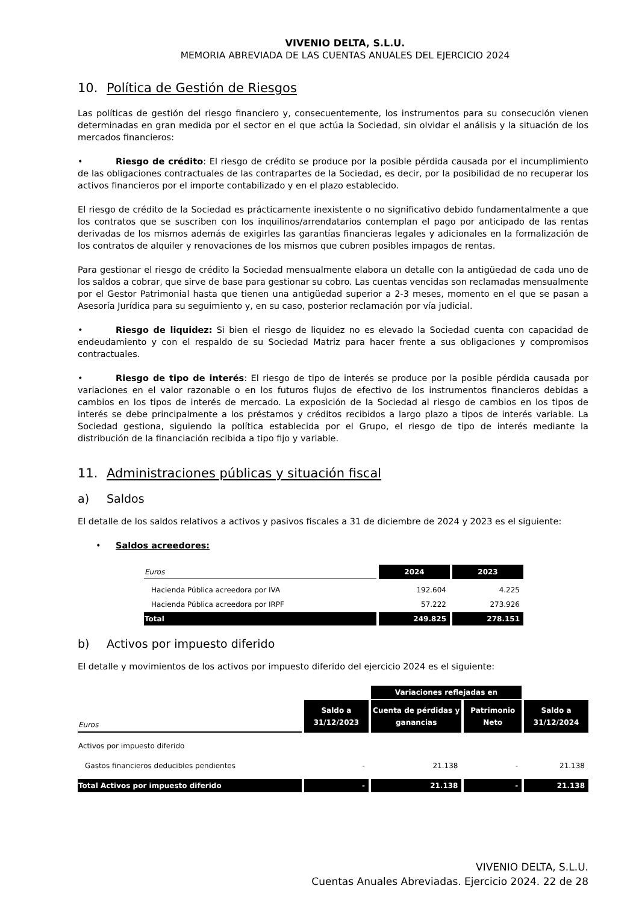VIVENIO DELTA, S.L.U.
MEMORIA ABREVIADA DE LAS CUENTAS ANUALES DEL EJERCICIO 2024
10. Política de Gestión de Riesgos
Las políticas de gestión del riesgo financiero y, consecuentemente, los instrumentos para su consecución vienen determinadas en gran medida por el sector en el que actúa la Sociedad, sin olvidar el análisis y la situación de los mercados financieros:
• Riesgo de crédito: El riesgo de crédito se produce por la posible pérdida causada por el incumplimiento de las obligaciones contractuales de las contrapartes de la Sociedad, es decir, por la posibilidad de no recuperar los activos financieros por el importe contabilizado y en el plazo establecido.
El riesgo de crédito de la Sociedad es prácticamente inexistente o no significativo debido fundamentalmente a que los contratos que se suscriben con los inquilinos/arrendatarios contemplan el pago por anticipado de las rentas derivadas de los mismos además de exigirles las garantías financieras legales y adicionales en la formalización de los contratos de alquiler y renovaciones de los mismos que cubren posibles impagos de rentas.
Para gestionar el riesgo de crédito la Sociedad mensualmente elabora un detalle con la antigüedad de cada uno de los saldos a cobrar, que sirve de base para gestionar su cobro. Las cuentas vencidas son reclamadas mensualmente por el Gestor Patrimonial hasta que tienen una antigüedad superior a 2-3 meses, momento en el que se pasan a Asesoría Jurídica para su seguimiento y, en su caso, posterior reclamación por vía judicial.
• Riesgo de liquidez: Si bien el riesgo de liquidez no es elevado la Sociedad cuenta con capacidad de endeudamiento y con el respaldo de su Sociedad Matriz para hacer frente a sus obligaciones y compromisos contractuales.
• Riesgo de tipo de interés: El riesgo de tipo de interés se produce por la posible pérdida causada por variaciones en el valor razonable o en los futuros flujos de efectivo de los instrumentos financieros debidas a cambios en los tipos de interés de mercado. La exposición de la Sociedad al riesgo de cambios en los tipos de interés se debe principalmente a los préstamos y créditos recibidos a largo plazo a tipos de interés variable. La Sociedad gestiona, siguiendo la política establecida por el Grupo, el riesgo de tipo de interés mediante la distribución de la financiación recibida a tipo fijo y variable.
11. Administraciones públicas y situación fiscal
a) Saldos
El detalle de los saldos relativos a activos y pasivos fiscales a 31 de diciembre de 2024 y 2023 es el siguiente:
• Saldos acreedores:
| Euros | 2024 | 2023 |
| Hacienda Pública acreedora por IVA | 192.604 | 4.225 |
| Hacienda Pública acreedora por IRPF | 57.222 | 273.926 |
| Total | 249.825 | 278.151 |
b) Activos por impuesto diferido
El detalle y movimientos de los activos por impuesto diferido del ejercicio 2024 es el siguiente:
| | | Variaciones reflejadas en | | |
| Euros | Saldo a 31/12/2023 | Cuenta de pérdidas y ganancias | Patrimonio Neto | Saldo a 31/12/2024 |
| Activos por impuesto diferido | | | | |
| Gastos financieros deducibles pendientes | - | 21.138 | - | 21.138 |
| Total Activos por impuesto diferido | - | 21.138 | - | 21.138 |
VIVENIO DELTA, S.L.U.
Cuentas Anuales Abreviadas. Ejercicio 2024. 22 de 28